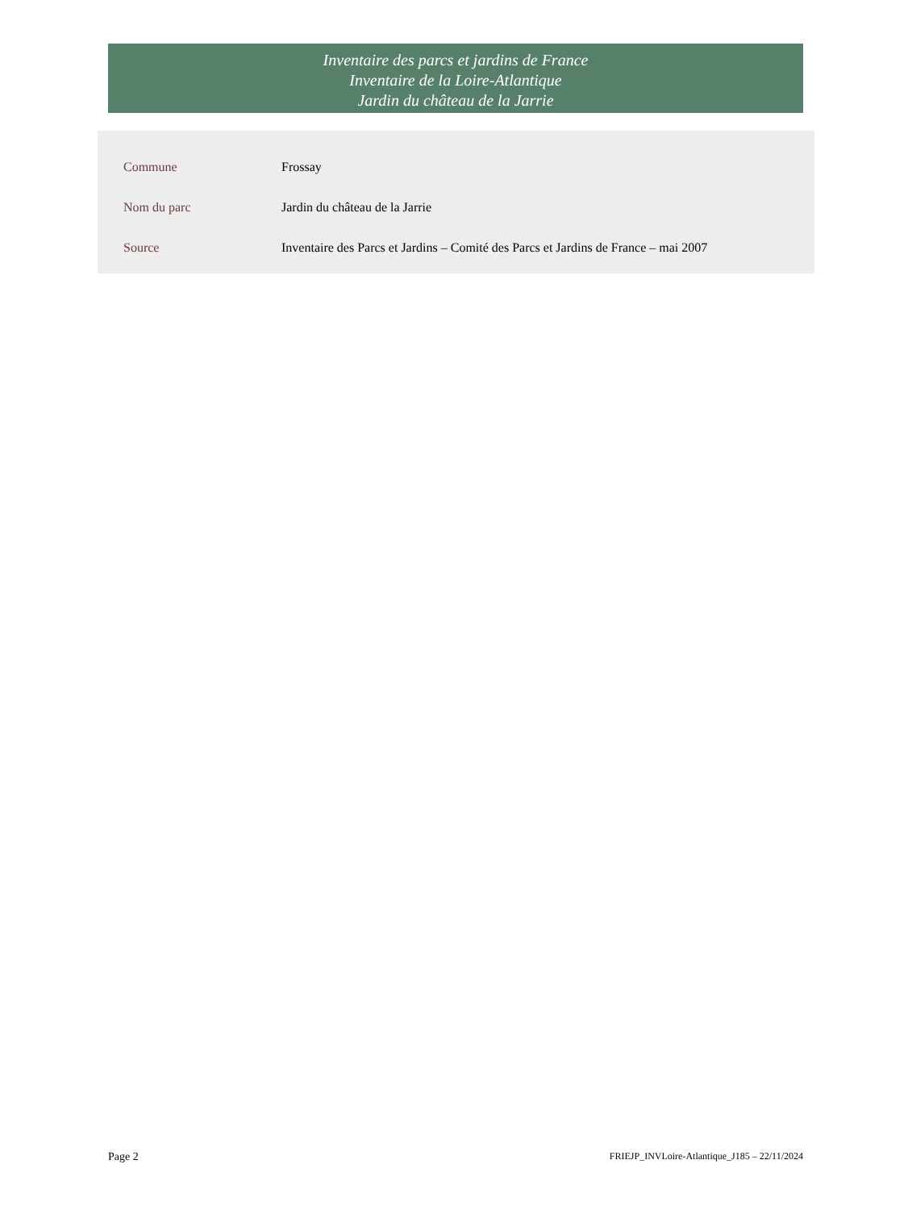Inventaire des parcs et jardins de France
Inventaire de la Loire-Atlantique
Jardin du château de la Jarrie
| Commune | Frossay |
| Nom du parc | Jardin du château de la Jarrie |
| Source | Inventaire des Parcs et Jardins – Comité des Parcs et Jardins de France – mai 2007 |
Page 2 FRIEJP_INVLoire-Atlantique_J185 – 22/11/2024